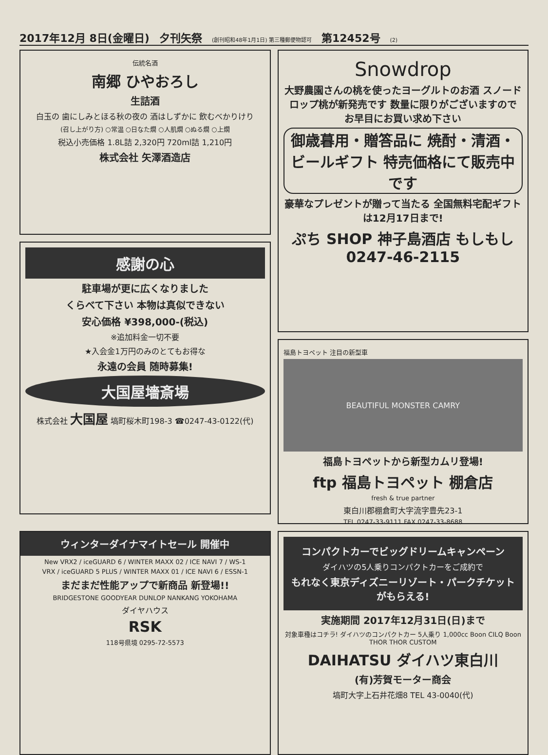2017年12月 8日(金曜日) 夕刊矢祭 (創刊昭和48年1月1日) 第三種郵便物認可 第12452号 (2)
伝統名酒
南郷 ひやおろし
生詰酒
白玉の 歯にしみとほる秋の夜の 酒はしずかに 飲むべかりけり
(召し上がり方) ○常温 ○日なた燗 ○人肌燗 ○ぬる燗 ○上燗
税込小売価格 1.8L詰 2,320円 720ml詰 1,210円
株式会社 矢澤酒造店
Snowdrop
大野農園さんの桃を使ったヨーグルトのお酒 スノードロップ桃が新発売です 数量に限りがございますので お早目にお買い求め下さい
御歳暮用・贈答品に 焼酎・清酒・ビールギフト 特売価格にて販売中です
豪華なプレゼントが贈って当たる 全国無料宅配ギフトは12月17日まで!
ぷち SHOP 神子島酒店 もしもし0247-46-2115
感謝の心
駐車場が更に広くなりました
くらべて下さい 本物は真似できない
安心価格 ¥398,000-(税込)
※追加料金一切不要
★入会金1万円のみのとてもお得な
永遠の会員 随時募集!
大国屋墻斎場
株式会社 大国屋 塙町桜木町198-3 ☎0247-43-0122(代)
福島トヨペット 注目の新型車
BEAUTIFUL MONSTER CAMRY
福島トヨペットから新型カムリ登場!
ftp 福島トヨペット 棚倉店
fresh & true partner
東白川郡棚倉町大字流字豊先23-1
TEL 0247-33-9111 FAX 0247-33-8688
ウィンターダイナマイトセール 開催中
New VRX2 / iceGUARD 6 / WINTER MAXX 02 / ICE NAVI 7 / WS-1
VRX / iceGUARD 5 PLUS / WINTER MAXX 01 / ICE NAVI 6 / ESSN-1
まだまだ性能アップで新商品 新登場!!
BRIDGESTONE GOODYEAR DUNLOP NANKANG YOKOHAMA
ダイヤハウス
RSK
118号県境 0295-72-5573
コンパクトカーでビッグドリームキャンペーン
ダイハツの5人乗りコンパクトカーをご成約で
もれなく東京ディズニーリゾート・パークチケットがもらえる!
実施期間 2017年12月31日(日)まで
対象車種はコチラ! ダイハツのコンパクトカー 5人乗り 1,000cc Boon CILQ Boon THOR THOR CUSTOM
DAIHATSU ダイハツ東白川
(有)芳賀モーター商会
塙町大字上石井花畑8 TEL 43-0040(代)